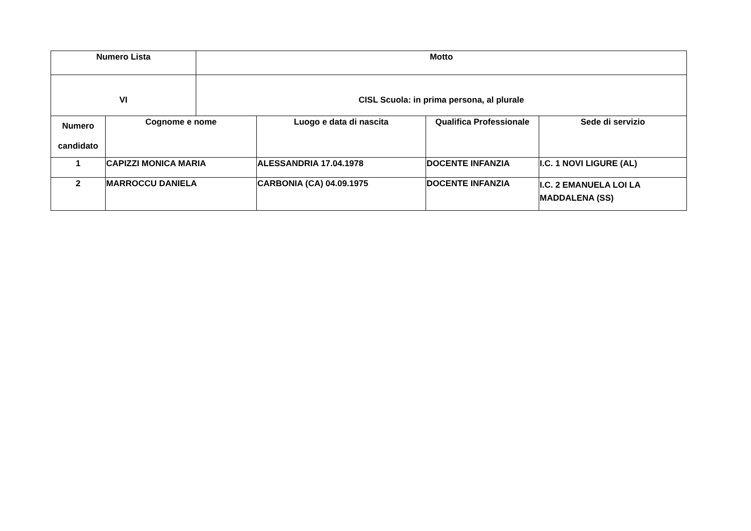| Numero Lista | | Motto | | | |
| --- | --- | --- | --- | --- | --- |
| VI | | CISL Scuola: in prima persona, al plurale | | | |
| Numero candidato | Cognome e nome | | Luogo e data di nascita | Qualifica Professionale | Sede di servizio |
| 1 | CAPIZZI MONICA MARIA | | ALESSANDRIA 17.04.1978 | DOCENTE INFANZIA | I.C. 1 NOVI LIGURE (AL) |
| 2 | MARROCCU DANIELA | | CARBONIA (CA) 04.09.1975 | DOCENTE INFANZIA | I.C. 2 EMANUELA LOI LA MADDALENA (SS) |